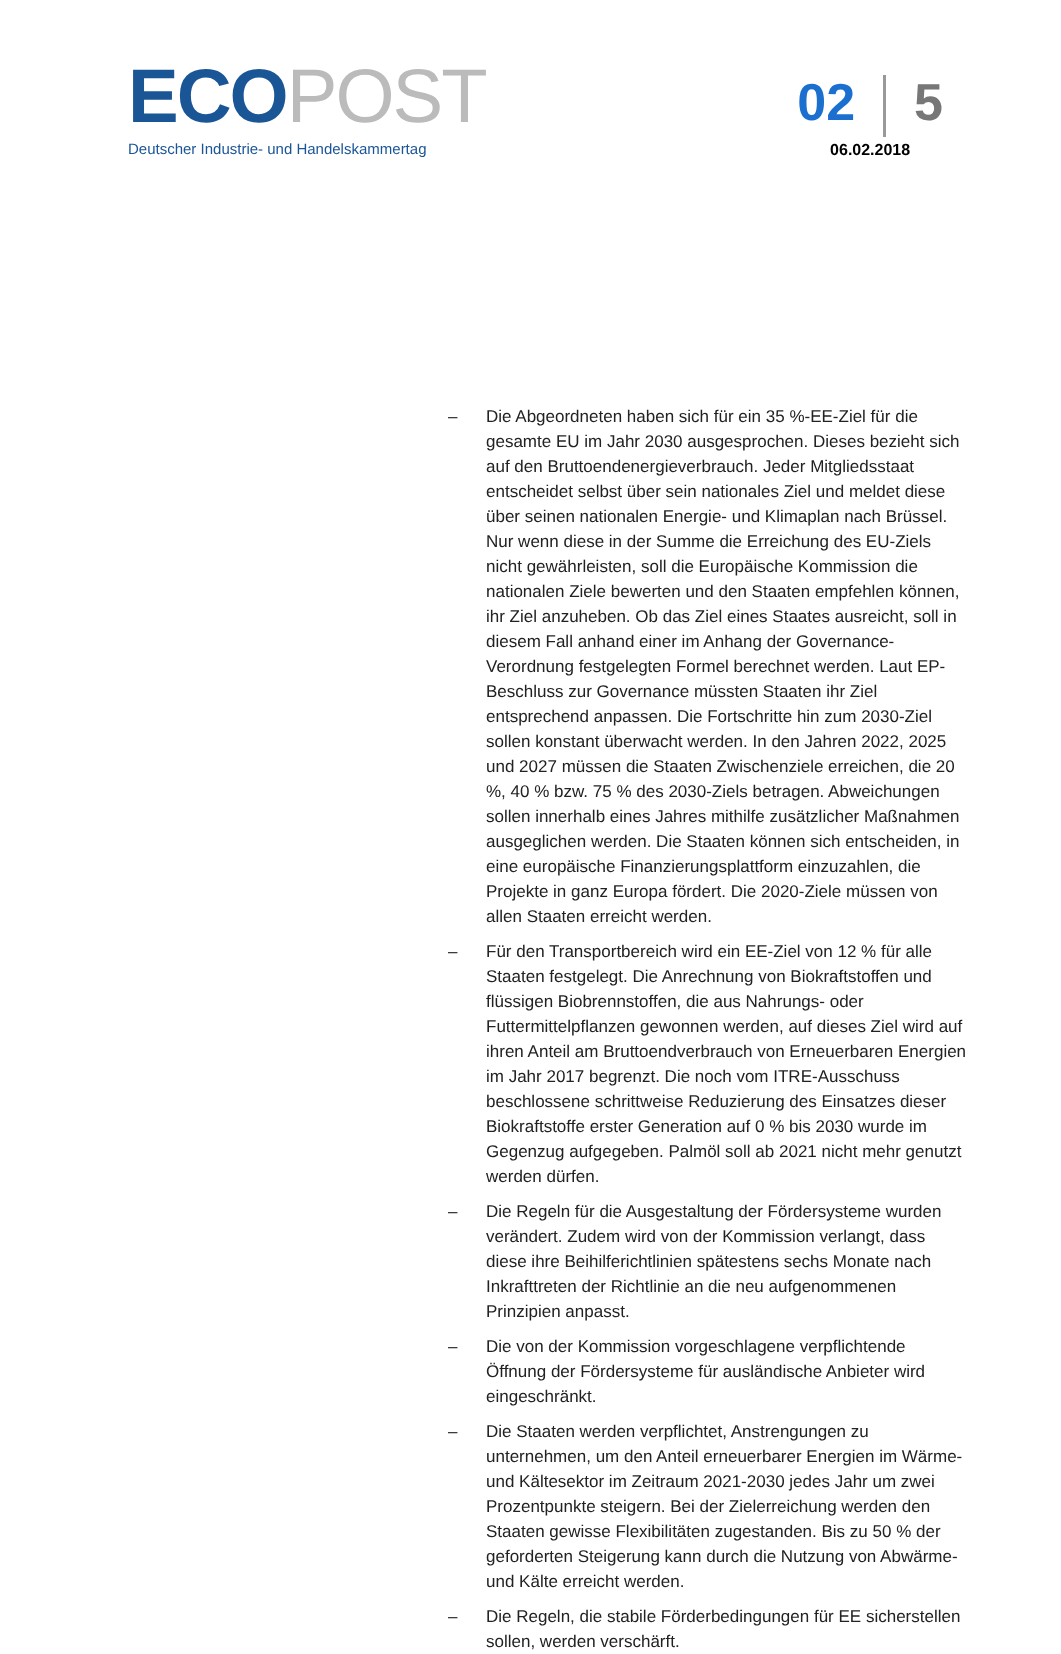ECO POST
Deutscher Industrie- und Handelskammertag
02 5
06.02.2018
– Die Abgeordneten haben sich für ein 35 %-EE-Ziel für die gesamte EU im Jahr 2030 ausgesprochen. Dieses bezieht sich auf den Bruttoendenergieverbrauch. Jeder Mitgliedsstaat entscheidet selbst über sein nationales Ziel und meldet diese über seinen nationalen Energie- und Klimaplan nach Brüssel. Nur wenn diese in der Summe die Erreichung des EU-Ziels nicht gewährleisten, soll die Europäische Kommission die nationalen Ziele bewerten und den Staaten empfehlen können, ihr Ziel anzuheben. Ob das Ziel eines Staates ausreicht, soll in diesem Fall anhand einer im Anhang der Governance-Verordnung festgelegten Formel berechnet werden. Laut EP-Beschluss zur Governance müssten Staaten ihr Ziel entsprechend anpassen. Die Fortschritte hin zum 2030-Ziel sollen konstant überwacht werden. In den Jahren 2022, 2025 und 2027 müssen die Staaten Zwischenziele erreichen, die 20 %, 40 % bzw. 75 % des 2030-Ziels betragen. Abweichungen sollen innerhalb eines Jahres mithilfe zusätzlicher Maßnahmen ausgeglichen werden. Die Staaten können sich entscheiden, in eine europäische Finanzierungsplattform einzuzahlen, die Projekte in ganz Europa fördert. Die 2020-Ziele müssen von allen Staaten erreicht werden.
– Für den Transportbereich wird ein EE-Ziel von 12 % für alle Staaten festgelegt. Die Anrechnung von Biokraftstoffen und flüssigen Biobrennstoffen, die aus Nahrungs- oder Futtermittelpflanzen gewonnen werden, auf dieses Ziel wird auf ihren Anteil am Bruttoendverbrauch von Erneuerbaren Energien im Jahr 2017 begrenzt. Die noch vom ITRE-Ausschuss beschlossene schrittweise Reduzierung des Einsatzes dieser Biokraftstoffe erster Generation auf 0 % bis 2030 wurde im Gegenzug aufgegeben. Palmöl soll ab 2021 nicht mehr genutzt werden dürfen.
– Die Regeln für die Ausgestaltung der Fördersysteme wurden verändert. Zudem wird von der Kommission verlangt, dass diese ihre Beihilferichtlinien spätestens sechs Monate nach Inkrafttreten der Richtlinie an die neu aufgenommenen Prinzipien anpasst.
– Die von der Kommission vorgeschlagene verpflichtende Öffnung der Fördersysteme für ausländische Anbieter wird eingeschränkt.
– Die Staaten werden verpflichtet, Anstrengungen zu unternehmen, um den Anteil erneuerbarer Energien im Wärme- und Kältesektor im Zeitraum 2021-2030 jedes Jahr um zwei Prozentpunkte steigern. Bei der Zielerreichung werden den Staaten gewisse Flexibilitäten zugestanden. Bis zu 50 % der geforderten Steigerung kann durch die Nutzung von Abwärme- und Kälte erreicht werden.
– Die Regeln, die stabile Förderbedingungen für EE sicherstellen sollen, werden verschärft.